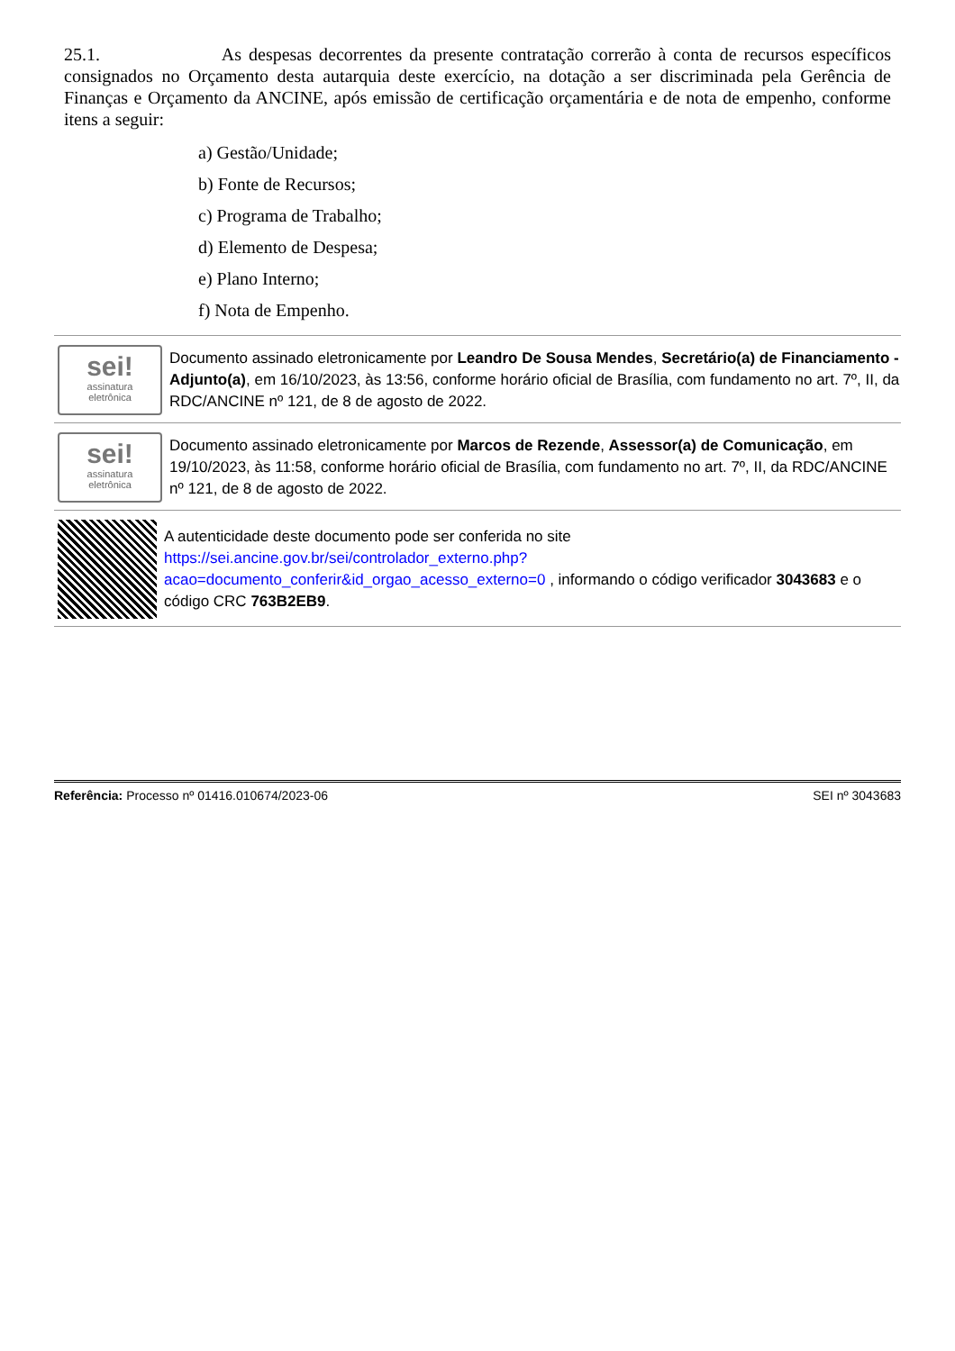25.1. As despesas decorrentes da presente contratação correrão à conta de recursos específicos consignados no Orçamento desta autarquia deste exercício, na dotação a ser discriminada pela Gerência de Finanças e Orçamento da ANCINE, após emissão de certificação orçamentária e de nota de empenho, conforme itens a seguir:
a) Gestão/Unidade;
b) Fonte de Recursos;
c) Programa de Trabalho;
d) Elemento de Despesa;
e) Plano Interno;
f) Nota de Empenho.
sei!
assinatura
eletrônica
Documento assinado eletronicamente por Leandro De Sousa Mendes, Secretário(a) de Financiamento - Adjunto(a), em 16/10/2023, às 13:56, conforme horário oficial de Brasília, com fundamento no art. 7º, II, da RDC/ANCINE nº 121, de 8 de agosto de 2022.
sei!
assinatura
eletrônica
Documento assinado eletronicamente por Marcos de Rezende, Assessor(a) de Comunicação, em 19/10/2023, às 11:58, conforme horário oficial de Brasília, com fundamento no art. 7º, II, da RDC/ANCINE nº 121, de 8 de agosto de 2022.
A autenticidade deste documento pode ser conferida no site https://sei.ancine.gov.br/sei/controlador_externo.php?acao=documento_conferir&id_orgao_acesso_externo=0 , informando o código verificador 3043683 e o código CRC 763B2EB9.
Referência: Processo nº 01416.010674/2023-06 SEI nº 3043683